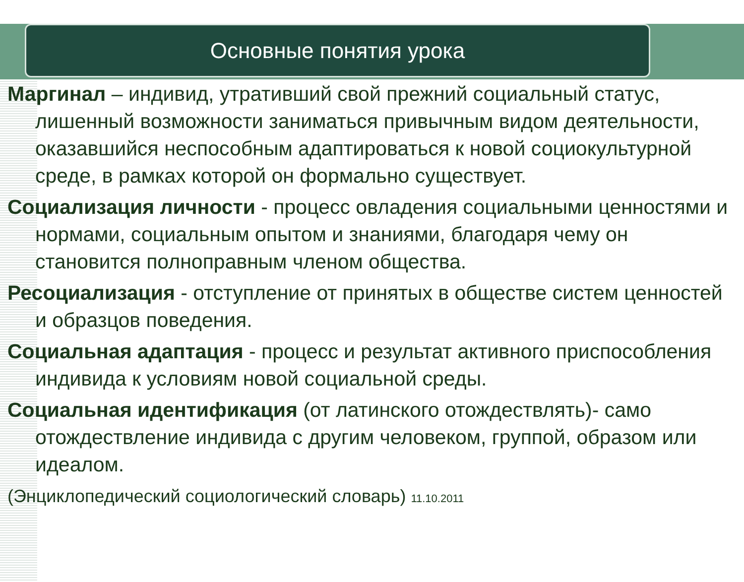Основные понятия урока
Маргинал – индивид, утративший свой прежний социальный статус, лишенный возможности заниматься привычным видом деятельности, оказавшийся неспособным адаптироваться к новой социокультурной среде, в рамках которой он формально существует.
Социализация личности - процесс овладения социальными ценностями и нормами, социальным опытом и знаниями, благодаря чему он становится полноправным членом общества.
Ресоциализация - отступление от принятых в обществе систем ценностей и образцов поведения.
Социальная адаптация - процесс и результат активного приспособления индивида к условиям новой социальной среды.
Социальная идентификация (от латинского отождествлять)- само отождествление индивида с другим человеком, группой, образом или идеалом.
(Энциклопедический социологический словарь) 11.10.2011